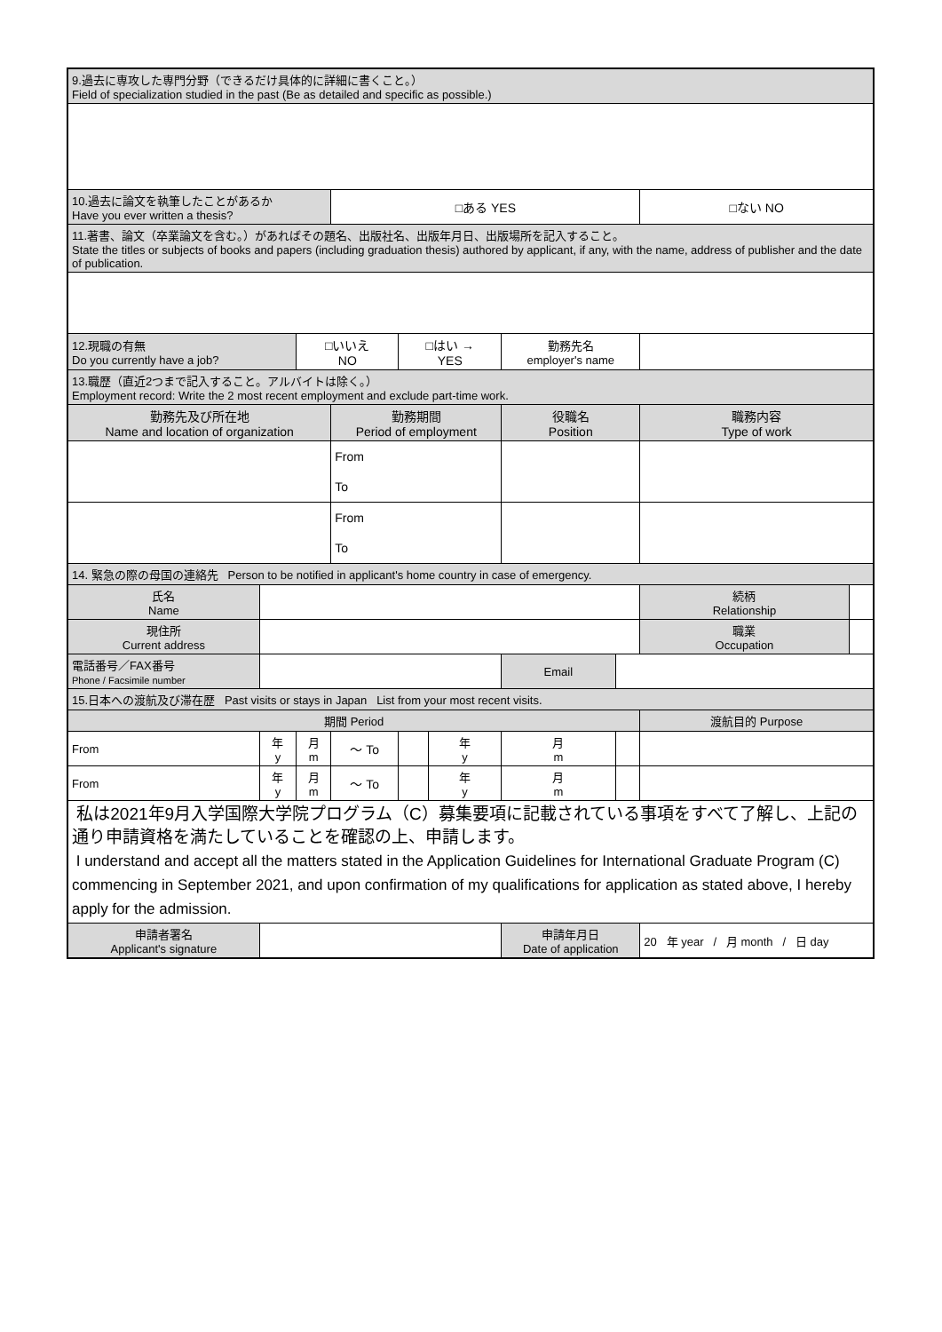| 9.過去に専攻した専門分野（できるだけ具体的に詳細に書くこと。） Field of specialization studied in the past (Be as detailed and specific as possible.) | | | | | | | | | | |
| 10.過去に論文を執筆したことがあるか Have you ever written a thesis? | | | □ある YES | | | | | □ない NO | | |
| 11.著書、論文（卒業論文を含む。）があればその題名、出版社名、出版年月日、出版場所を記入すること。 State the titles or subjects of books and papers (including graduation thesis) authored by applicant, if any, with the name, address of publisher and the date of publication. | | | | | | | | | | |
| 12.現職の有無 Do you currently have a job? | | □いいえ NO | | □はい → YES | | 勤務先名 employer's name | | | | |
| 13.職歴（直近2つまで記入すること。アルバイトは除く。） Employment record: Write the 2 most recent employment and exclude part-time work. | | | | | | | | | | |
| 勤務先及び所在地 Name and location of organization | | | 勤務期間 Period of employment | | | 役職名 Position | | 職務内容 Type of work | | |
| | | | From | | | | | | | |
| | | | To | | | | | | | |
| | | | From | | | | | | | |
| | | | To | | | | | | | |
| 14. 緊急の際の母国の連絡先 Person to be notified in applicant's home country in case of emergency. | | | | | | | | | | |
| 氏名 Name | | | | | | | | | 続柄 Relationship | |
| 現住所 Current address | | | | | | | | | 職業 Occupation | |
| 電話番号／FAX番号 Phone / Facsimile number | | | | | | Email | | | | |
| 15.日本への渡航及び滞在歴 Past visits or stays in Japan List from your most recent visits. | | | | | | | | | | |
| 期間 Period | | | | | | | | 渡航目的 Purpose | | |
| From | 年 y | 月 m | 〜 To | | 年 y | 月 m | | | | |
| From | 年 y | 月 m | 〜 To | | 年 y | 月 m | | | | |
| 私は2021年9月入学国際大学院プログラム（C）募集要項に記載されている事項をすべて了解し、上記の通り申請資格を満たしていることを確認の上、申請します。 I understand and accept all the matters stated in the Application Guidelines for International Graduate Program (C) commencing in September 2021, and upon confirmation of my qualifications for application as stated above, I hereby apply for the admission. | | | | | | | | | | |
| 申請者署名 Applicant's signature | | | | | | 申請年月日 Date of application | | 20 年 year / 月 month / 日 day | | |